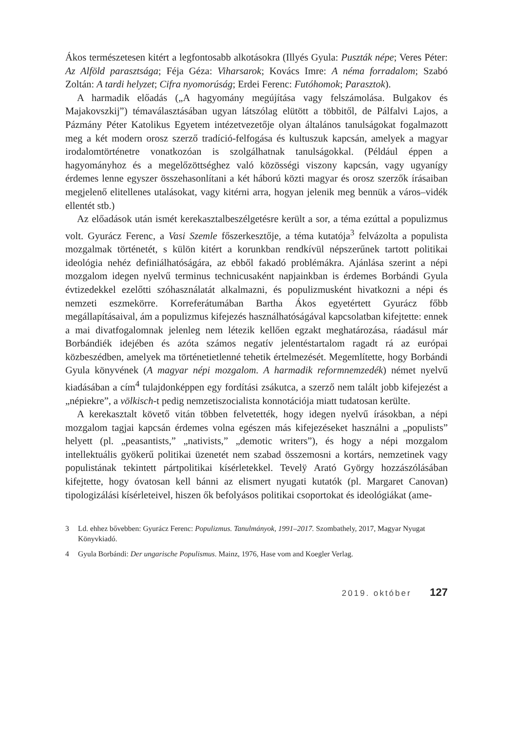Ákos természetesen kitért a legfontosabb alkotásokra (Illyés Gyula: Puszták népe; Veres Péter: Az Alföld parasztsága; Féja Géza: Viharsarok; Kovács Imre: A néma forradalom; Szabó Zoltán: A tardi helyzet; Cifra nyomorúság; Erdei Ferenc: Futóhomok; Parasztok).
A harmadik előadás („A hagyomány megújítása vagy felszámolása. Bulgakov és Majakovszkij”) témaválasztásában ugyan látszólag elütött a többitől, de Pálfalvi Lajos, a Pázmány Péter Katolikus Egyetem intézetvezetője olyan általános tanulságokat fogalmazott meg a két modern orosz szerző tradíció-felfogása és kultuszuk kapcsán, amelyek a magyar irodalomtörténetre vonatkozóan is szolgálhatnak tanulságokkal. (Például éppen a hagyományhoz és a megelőzöttséghez való közösségi viszony kapcsán, vagy ugyanígy érdemes lenne egyszer összehasonlítani a két háború közti magyar és orosz szerzők írásaiban megjelenő elitellenes utalásokat, vagy kitérni arra, hogyan jelenik meg bennük a város–vidék ellentét stb.)
Az előadások után ismét kerekasztalbeszélgetésre került a sor, a téma ezúttal a populizmus volt. Gyurácz Ferenc, a Vasi Szemle főszerkesztője, a téma kutatója<sup>3</sup> felvázolta a populista mozgalmak történetét, s külön kitért a korunkban rendkívül népszerűnek tartott politikai ideológia nehéz definiálhatóságára, az ebből fakadó problémákra. Ajánlása szerint a népi mozgalom idegen nyelvű terminus technicusaként napjainkban is érdemes Borbándi Gyula évtizedekkel ezelőtti szóhasználatát alkalmazni, és populizmusként hivatkozni a népi és nemzeti eszmekörre. Korreferátumában Bartha Ákos egyetértett Gyurácz főbb megállapításaival, ám a populizmus kifejezés használhatóságával kapcsolatban kifejtette: ennek a mai divatfogalomnak jelenleg nem létezik kellően egzakt meghatározása, ráadásul már Borbándiék idejében és azóta számos negatív jelentéstartalom ragadt rá az európai közbeszédben, amelyek ma történetietlenné tehetik értelmezését. Megemlítette, hogy Borbándi Gyula könyvének (A magyar népi mozgalom. A harmadik reformnemzedék) német nyelvű kiadásában a cím<sup>4</sup> tulajdonképpen egy fordítási zsákutca, a szerző nem talált jobb kifejezést a „népiekre”, a völkisch-t pedig nemzetiszocialista konnotációja miatt tudatosan kerülte.
A kerekasztalt követő vitán többen felvetették, hogy idegen nyelvű írásokban, a népi mozgalom tagjai kapcsán érdemes volna egészen más kifejezéseket használni a „populists” helyett (pl. „peasantists,” „nativists,” „demotic writers”), és hogy a népi mozgalom intellektuális gyökerű politikai üzenetét nem szabad összemosni a kortárs, nemzetinek vagy populistának tekintett pártpolitikai kísérletekkel. Tevelÿ Arató György hozzászólásában kifejtette, hogy óvatosan kell bánni az elismert nyugati kutatók (pl. Margaret Canovan) tipologizálási kísérleteivel, hiszen ők befolyásos politikai csoportokat és ideológiákat (ame-
3 Ld. ehhez bővebben: Gyurácz Ferenc: Populizmus. Tanulmányok, 1991–2017. Szombathely, 2017, Magyar Nyugat Könyvkiadó.
4 Gyula Borbándi: Der ungarische Populismus. Mainz, 1976, Hase vom and Koegler Verlag.
2019. október 127